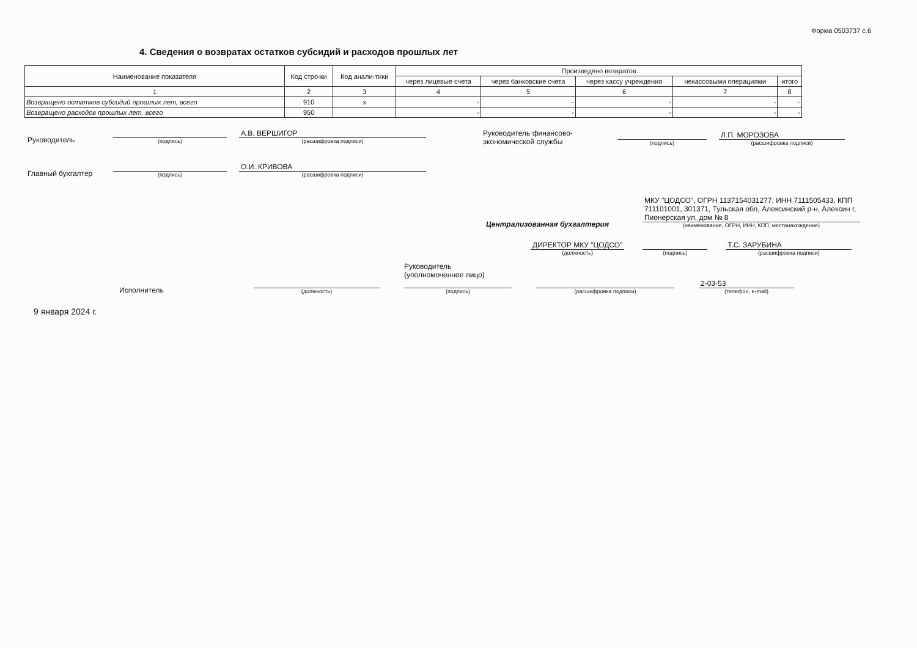Форма 0503737 с.6
4. Сведения о возвратах остатков субсидий и расходов прошлых лет
| Наименование показателя | Код стро-ки | Код анали-тики | Произведено возвратов | | | | |
| --- | --- | --- | --- | --- | --- | --- | --- |
| | | | через лицевые счета | через банковские счета | через кассу учреждения | некассовыми операциями | итого |
| 1 | 2 | 3 | 4 | 5 | 6 | 7 | 8 |
| Возвращено остатков субсидий прошлых лет, всего | 910 | x | - | - | - | - | - |
| Возвращено расходов прошлых лет, всего | 950 | | - | - | - | - | - |
Руководитель
(подпись)
А.В. ВЕРШИГОР
(расшифровка подписи)
Главный бухгалтер
(подпись)
О.И. КРИВОВА
(расшифровка подписи)
Руководитель финансово-экономической службы
(подпись)
Л.П. МОРОЗОВА
(расшифровка подписи)
Централизованная бухгалтерия
МКУ "ЦОДСО", ОГРН 1137154031277, ИНН 7111505433, КПП 711101001, 301371, Тульская обл, Алексинский р-н, Алексин г, Пионерская ул, дом № 8
(наименование, ОГРН, ИНН, КПП, местонахождение)
ДИРЕКТОР МКУ "ЦОДСО"
(должность)
(подпись)
Т.С. ЗАРУБИНА
(расшифровка подписи)
Исполнитель
(должность)
Руководитель
(уполномоченное лицо)
(подпись)
(расшифровка подписи)
2-03-53
(телефон, e-mail)
9 января 2024 г.